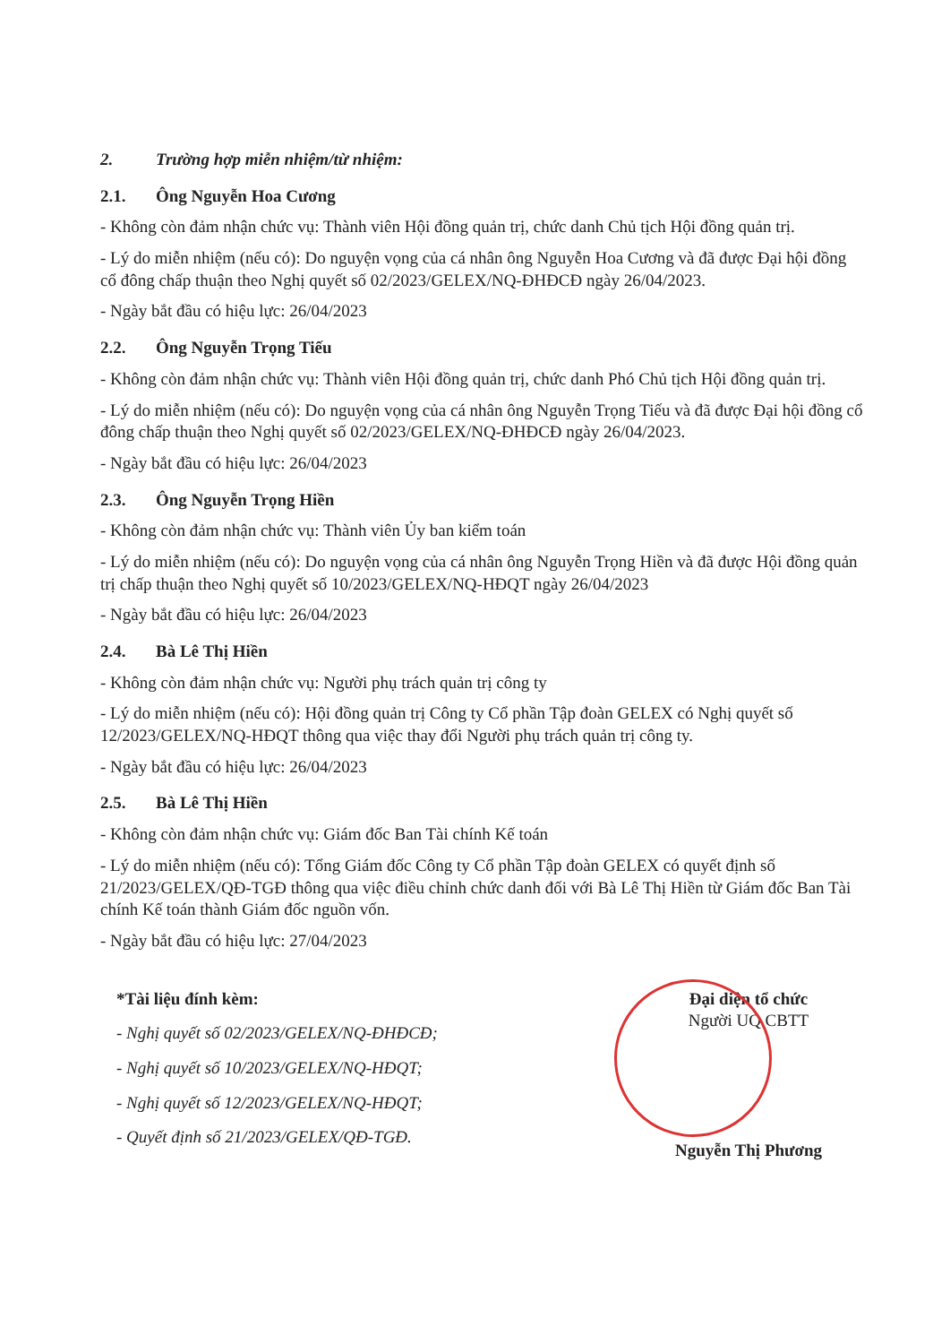2. Trường hợp miễn nhiệm/từ nhiệm:
2.1. Ông Nguyễn Hoa Cương
- Không còn đảm nhận chức vụ: Thành viên Hội đồng quản trị, chức danh Chủ tịch Hội đồng quản trị.
- Lý do miễn nhiệm (nếu có): Do nguyện vọng của cá nhân ông Nguyễn Hoa Cương và đã được Đại hội đồng cổ đông chấp thuận theo Nghị quyết số 02/2023/GELEX/NQ-ĐHĐCĐ ngày 26/04/2023.
- Ngày bắt đầu có hiệu lực: 26/04/2023
2.2. Ông Nguyễn Trọng Tiếu
- Không còn đảm nhận chức vụ: Thành viên Hội đồng quản trị, chức danh Phó Chủ tịch Hội đồng quản trị.
- Lý do miễn nhiệm (nếu có): Do nguyện vọng của cá nhân ông Nguyễn Trọng Tiếu và đã được Đại hội đồng cổ đông chấp thuận theo Nghị quyết số 02/2023/GELEX/NQ-ĐHĐCĐ ngày 26/04/2023.
- Ngày bắt đầu có hiệu lực: 26/04/2023
2.3. Ông Nguyễn Trọng Hiền
- Không còn đảm nhận chức vụ: Thành viên Ủy ban kiểm toán
- Lý do miễn nhiệm (nếu có): Do nguyện vọng của cá nhân ông Nguyễn Trọng Hiền và đã được Hội đồng quản trị chấp thuận theo Nghị quyết số 10/2023/GELEX/NQ-HĐQT ngày 26/04/2023
- Ngày bắt đầu có hiệu lực: 26/04/2023
2.4. Bà Lê Thị Hiền
- Không còn đảm nhận chức vụ: Người phụ trách quản trị công ty
- Lý do miễn nhiệm (nếu có): Hội đồng quản trị Công ty Cổ phần Tập đoàn GELEX có Nghị quyết số 12/2023/GELEX/NQ-HĐQT thông qua việc thay đổi Người phụ trách quản trị công ty.
- Ngày bắt đầu có hiệu lực: 26/04/2023
2.5. Bà Lê Thị Hiền
- Không còn đảm nhận chức vụ: Giám đốc Ban Tài chính Kế toán
- Lý do miễn nhiệm (nếu có): Tổng Giám đốc Công ty Cổ phần Tập đoàn GELEX có quyết định số 21/2023/GELEX/QĐ-TGĐ thông qua việc điều chỉnh chức danh đối với Bà Lê Thị Hiền từ Giám đốc Ban Tài chính Kế toán thành Giám đốc nguồn vốn.
- Ngày bắt đầu có hiệu lực: 27/04/2023
*Tài liệu đính kèm:
- Nghị quyết số 02/2023/GELEX/NQ-ĐHĐCĐ;
- Nghị quyết số 10/2023/GELEX/NQ-HĐQT;
- Nghị quyết số 12/2023/GELEX/NQ-HĐQT;
- Quyết định số 21/2023/GELEX/QĐ-TGĐ.
Đại diện tổ chức
Người UQ CBTT
Nguyễn Thị Phương